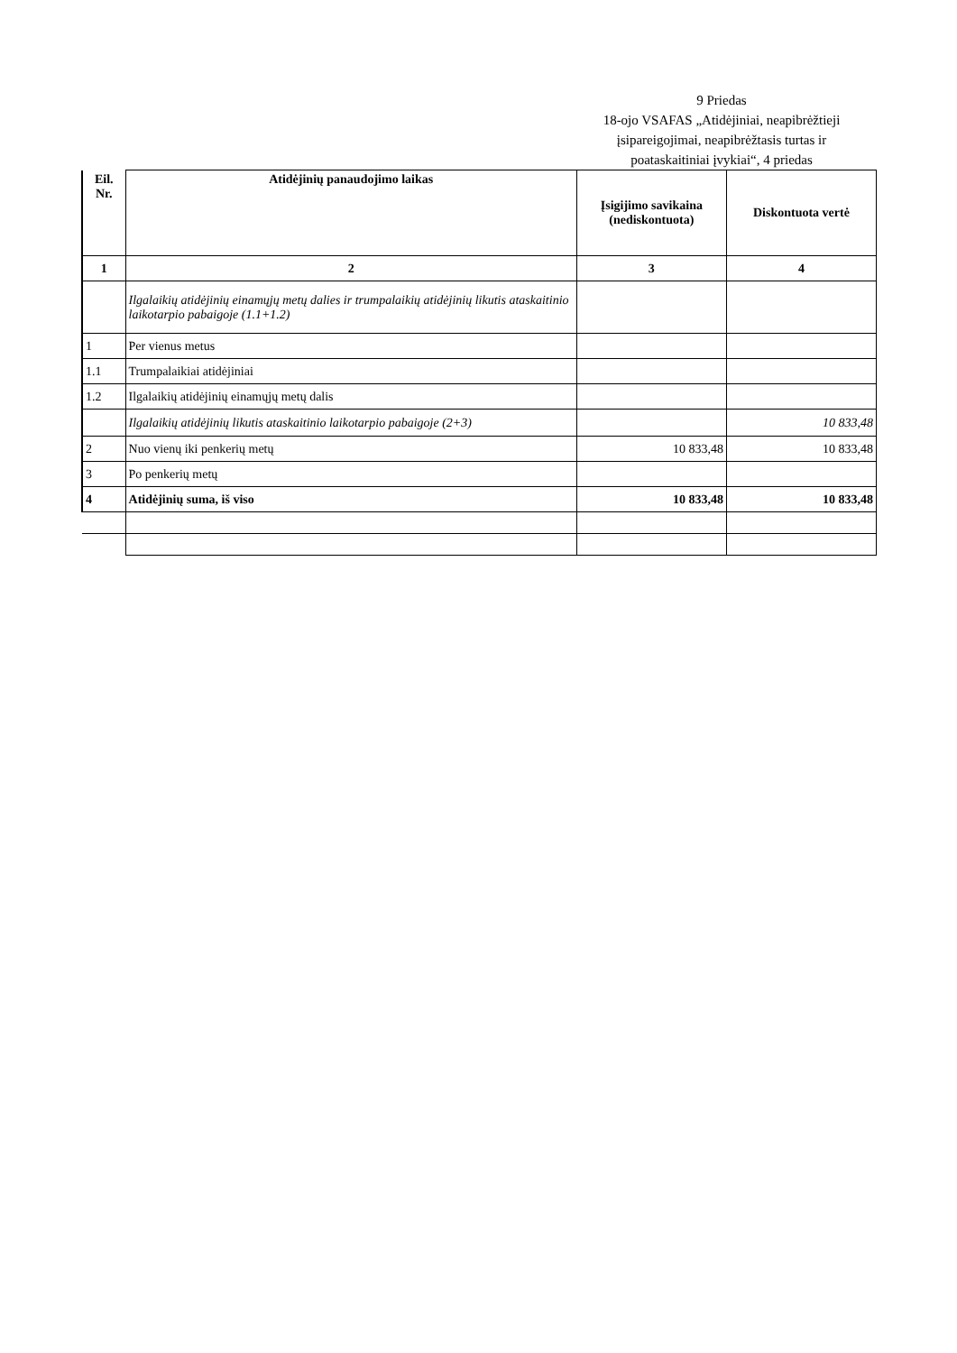9 Priedas
18-ojo VSAFAS „Atidėjiniai, neapibrėžtieji įsipareigojimai, neapibrėžtasis turtas ir poataskaitiniai įvykiai“, 4 priedas
| Eil. Nr. | Atidėjinių panaudojimo laikas | Įsigijimo savikaina (nediskontuota) | Diskontuota vertė |
| --- | --- | --- | --- |
| 1 | 2 | 3 | 4 |
| | Ilgalaikių atidėjinių einamųjų metų dalies ir trumpalaikių atidėjinių likutis ataskaitinio laikotarpio pabaigoje (1.1+1.2) | | |
| 1 | Per vienus metus | | |
| 1.1 | Trumpalaikiai atidėjiniai | | |
| 1.2 | Ilgalaikių atidėjinių einamųjų metų dalis | | |
| | Ilgalaikių atidėjinių likutis ataskaitinio laikotarpio pabaigoje (2+3) | | 10 833,48 |
| 2 | Nuo vienų iki penkerių metų | 10 833,48 | 10 833,48 |
| 3 | Po penkerių metų | | |
| 4 | Atidėjinių suma, iš viso | 10 833,48 | 10 833,48 |